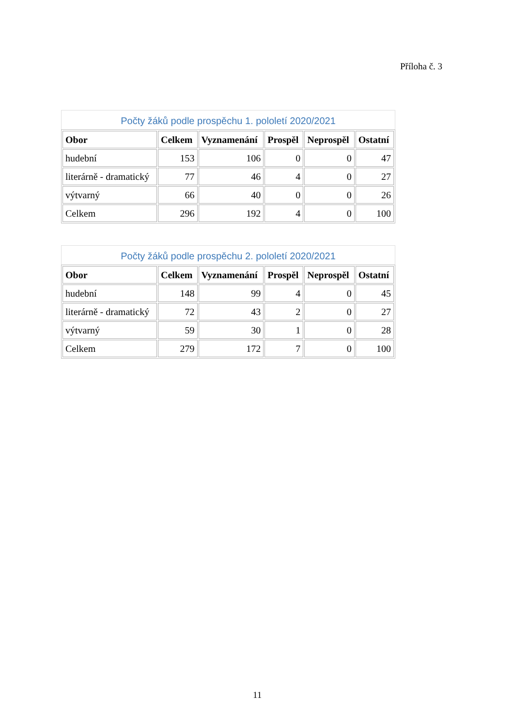Příloha č. 3
Počty žáků podle prospěchu 1. pololetí 2020/2021
| Obor | Celkem | Vyznamenání | Prospěl | Neprospěl | Ostatní |
| --- | --- | --- | --- | --- | --- |
| hudební | 153 | 106 | 0 | 0 | 47 |
| literárně - dramatický | 77 | 46 | 4 | 0 | 27 |
| výtvarný | 66 | 40 | 0 | 0 | 26 |
| Celkem | 296 | 192 | 4 | 0 | 100 |
Počty žáků podle prospěchu 2. pololetí 2020/2021
| Obor | Celkem | Vyznamenání | Prospěl | Neprospěl | Ostatní |
| --- | --- | --- | --- | --- | --- |
| hudební | 148 | 99 | 4 | 0 | 45 |
| literárně - dramatický | 72 | 43 | 2 | 0 | 27 |
| výtvarný | 59 | 30 | 1 | 0 | 28 |
| Celkem | 279 | 172 | 7 | 0 | 100 |
11